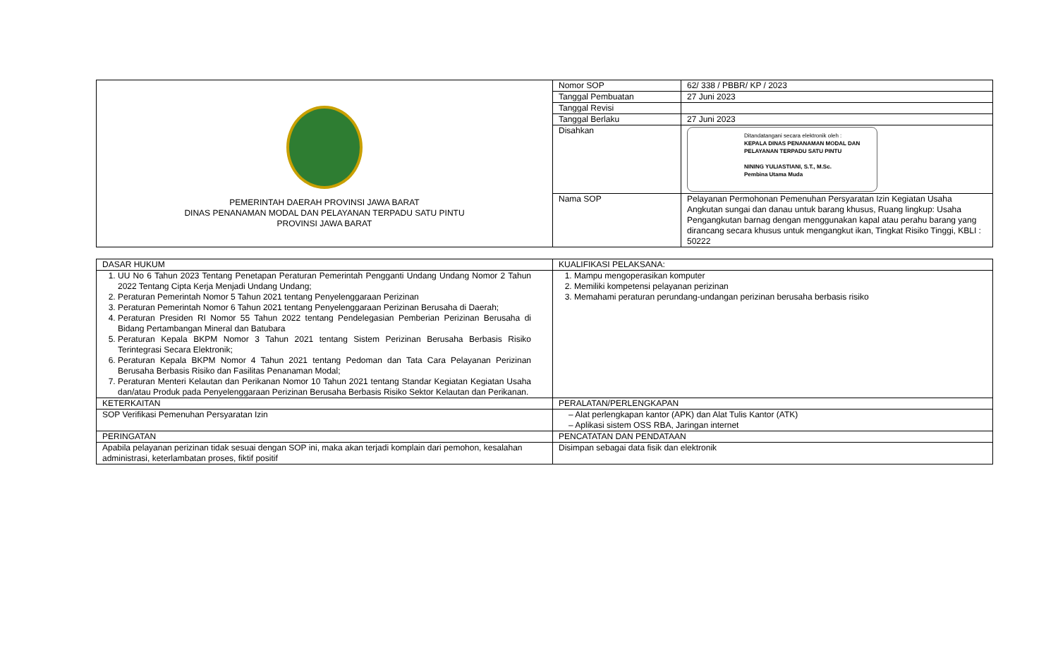| PEMERINTAH DAERAH PROVINSI JAWA BARAT DINAS PENANAMAN MODAL DAN PELAYANAN TERPADU SATU PINTU PROVINSI JAWA BARAT | Nomor SOP | 62/ 338 / PBBR/ KP / 2023 |
| | Tanggal Pembuatan | 27 Juni 2023 |
| | Tanggal Revisi | |
| | Tanggal Berlaku | 27 Juni 2023 |
| | Disahkan | Ditandatangani secara elektronik oleh : KEPALA DINAS PENANAMAN MODAL DAN PELAYANAN TERPADU SATU PINTU NINING YULIASTIANI, S.T., M.Sc. Pembina Utama Muda |
| | Nama SOP | Pelayanan Permohonan Pemenuhan Persyaratan Izin Kegiatan Usaha Angkutan sungai dan danau untuk barang khusus, Ruang lingkup: Usaha Pengangkutan barnag dengan menggunakan kapal atau perahu barang yang dirancang secara khusus untuk mengangkut ikan, Tingkat Risiko Tinggi, KBLI : 50222 |
| DASAR HUKUM | KUALIFIKASI PELAKSANA: |
| 1. UU No 6 Tahun 2023 Tentang Penetapan Peraturan Pemerintah Pengganti Undang Undang Nomor 2 Tahun 2022 Tentang Cipta Kerja Menjadi Undang Undang; 2. Peraturan Pemerintah Nomor 5 Tahun 2021 tentang Penyelenggaraan Perizinan 3. Peraturan Pemerintah Nomor 6 Tahun 2021 tentang Penyelenggaraan Perizinan Berusaha di Daerah; 4. Peraturan Presiden RI Nomor 55 Tahun 2022 tentang Pendelegasian Pemberian Perizinan Berusaha di Bidang Pertambangan Mineral dan Batubara 5. Peraturan Kepala BKPM Nomor 3 Tahun 2021 tentang Sistem Perizinan Berusaha Berbasis Risiko Terintegrasi Secara Elektronik; 6. Peraturan Kepala BKPM Nomor 4 Tahun 2021 tentang Pedoman dan Tata Cara Pelayanan Perizinan Berusaha Berbasis Risiko dan Fasilitas Penanaman Modal; 7. Peraturan Menteri Kelautan dan Perikanan Nomor 10 Tahun 2021 tentang Standar Kegiatan Kegiatan Usaha dan/atau Produk pada Penyelenggaraan Perizinan Berusaha Berbasis Risiko Sektor Kelautan dan Perikanan. | 1. Mampu mengoperasikan komputer 2. Memiliki kompetensi pelayanan perizinan 3. Memahami peraturan perundang-undangan perizinan berusaha berbasis risiko |
| KETERKAITAN | PERALATAN/PERLENGKAPAN |
| SOP Verifikasi Pemenuhan Persyaratan Izin | – Alat perlengkapan kantor (APK) dan Alat Tulis Kantor (ATK) – Aplikasi sistem OSS RBA, Jaringan internet |
| PERINGATAN | PENCATATAN DAN PENDATAAN |
| Apabila pelayanan perizinan tidak sesuai dengan SOP ini, maka akan terjadi komplain dari pemohon, kesalahan administrasi, keterlambatan proses, fiktif positif | Disimpan sebagai data fisik dan elektronik |